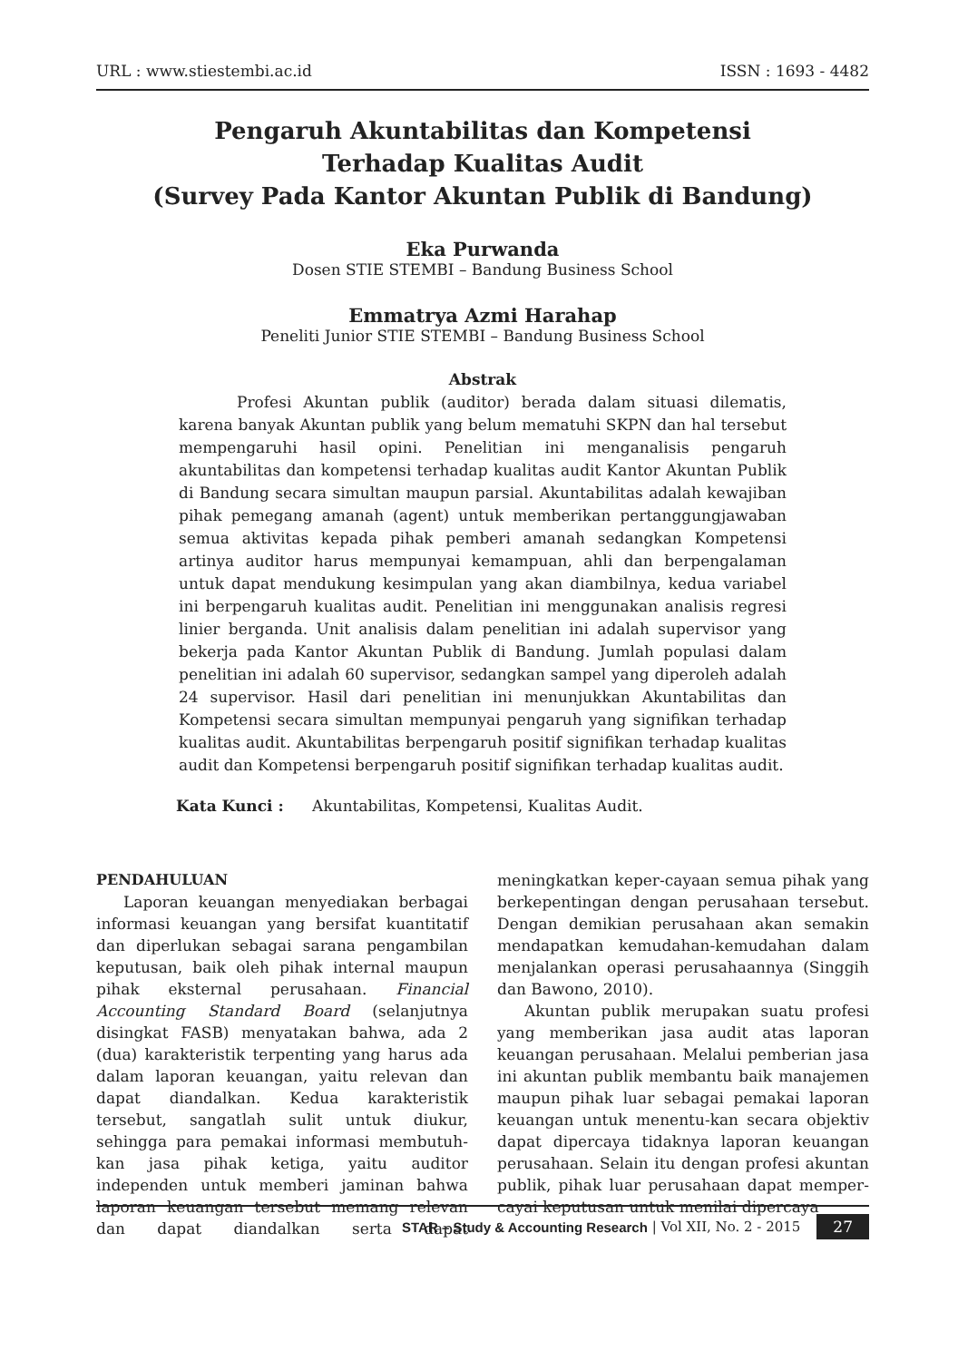URL : www.stiestembi.ac.id ISSN : 1693 - 4482
Pengaruh Akuntabilitas dan Kompetensi
Terhadap Kualitas Audit
(Survey Pada Kantor Akuntan Publik di Bandung)
Eka Purwanda
Dosen STIE STEMBI – Bandung Business School
Emmatrya Azmi Harahap
Peneliti Junior STIE STEMBI – Bandung Business School
Abstrak
Profesi Akuntan publik (auditor) berada dalam situasi dilematis, karena banyak Akuntan publik yang belum mematuhi SKPN dan hal tersebut mempengaruhi hasil opini. Penelitian ini menganalisis pengaruh akuntabilitas dan kompetensi terhadap kualitas audit Kantor Akuntan Publik di Bandung secara simultan maupun parsial. Akuntabilitas adalah kewajiban pihak pemegang amanah (agent) untuk memberikan pertanggungjawaban semua aktivitas kepada pihak pemberi amanah sedangkan Kompetensi artinya auditor harus mempunyai kemampuan, ahli dan berpengalaman untuk dapat mendukung kesimpulan yang akan diambilnya, kedua variabel ini berpengaruh kualitas audit. Penelitian ini menggunakan analisis regresi linier berganda. Unit analisis dalam penelitian ini adalah supervisor yang bekerja pada Kantor Akuntan Publik di Bandung. Jumlah populasi dalam penelitian ini adalah 60 supervisor, sedangkan sampel yang diperoleh adalah 24 supervisor. Hasil dari penelitian ini menunjukkan Akuntabilitas dan Kompetensi secara simultan mempunyai pengaruh yang signifikan terhadap kualitas audit. Akuntabilitas berpengaruh positif signifikan terhadap kualitas audit dan Kompetensi berpengaruh positif signifikan terhadap kualitas audit.
Kata Kunci : Akuntabilitas, Kompetensi, Kualitas Audit.
PENDAHULUAN
Laporan keuangan menyediakan berbagai informasi keuangan yang bersifat kuantitatif dan diperlukan sebagai sarana pengambilan keputusan, baik oleh pihak internal maupun pihak eksternal perusahaan. Financial Accounting Standard Board (selanjutnya disingkat FASB) menyatakan bahwa, ada 2 (dua) karakteristik terpenting yang harus ada dalam laporan keuangan, yaitu relevan dan dapat diandalkan. Kedua karakteristik tersebut, sangatlah sulit untuk diukur, sehingga para pemakai informasi membutuh-kan jasa pihak ketiga, yaitu auditor independen untuk memberi jaminan bahwa laporan keuangan tersebut memang relevan dan dapat diandalkan serta dapat meningkatkan keper-cayaan semua pihak yang berkepentingan dengan perusahaan tersebut. Dengan demikian perusahaan akan semakin mendapatkan kemudahan-kemudahan dalam menjalankan operasi perusahaannya (Singgih dan Bawono, 2010).
Akuntan publik merupakan suatu profesi yang memberikan jasa audit atas laporan keuangan perusahaan. Melalui pemberian jasa ini akuntan publik membantu baik manajemen maupun pihak luar sebagai pemakai laporan keuangan untuk menentu-kan secara objektiv dapat dipercaya tidaknya laporan keuangan perusahaan. Selain itu dengan profesi akuntan publik, pihak luar perusahaan dapat memper-cayai keputusan untuk menilai dipercaya
STAR – Study & Accounting Research | Vol XII, No. 2 - 2015 27